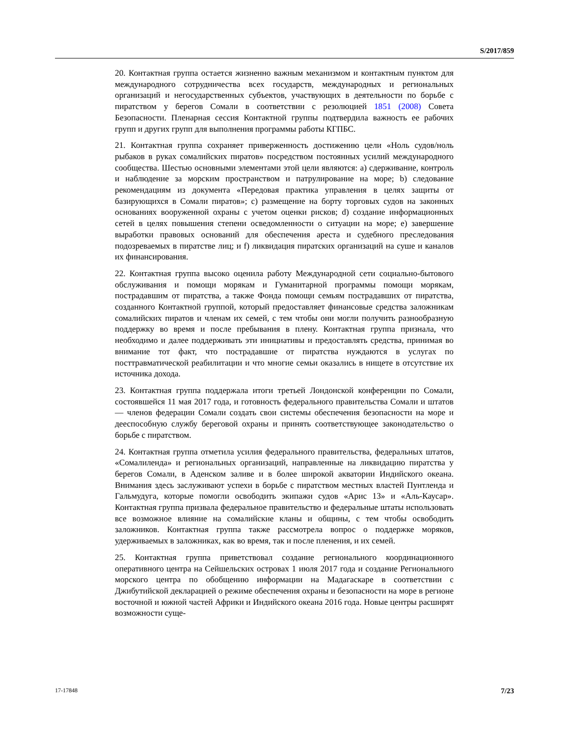S/2017/859
20. Контактная группа остается жизненно важным механизмом и контактным пунктом для международного сотрудничества всех государств, международных и региональных организаций и негосударственных субъектов, участвующих в деятельности по борьбе с пиратством у берегов Сомали в соответствии с резолюцией 1851 (2008) Совета Безопасности. Пленарная сессия Контактной группы подтвердила важность ее рабочих групп и других групп для выполнения программы работы КГПБС.
21. Контактная группа сохраняет приверженность достижению цели «Ноль судов/ноль рыбаков в руках сомалийских пиратов» посредством постоянных усилий международного сообщества. Шестью основными элементами этой цели являются: a) сдерживание, контроль и наблюдение за морским пространством и патрулирование на море; b) следование рекомендациям из документа «Передовая практика управления в целях защиты от базирующихся в Сомали пиратов»; c) размещение на борту торговых судов на законных основаниях вооруженной охраны с учетом оценки рисков; d) создание информационных сетей в целях повышения степени осведомленности о ситуации на море; e) завершение выработки правовых оснований для обеспечения ареста и судебного преследования подозреваемых в пиратстве лиц; и f) ликвидация пиратских организаций на суше и каналов их финансирования.
22. Контактная группа высоко оценила работу Международной сети социально-бытового обслуживания и помощи морякам и Гуманитарной программы помощи морякам, пострадавшим от пиратства, а также Фонда помощи семьям пострадавших от пиратства, созданного Контактной группой, который предоставляет финансовые средства заложникам сомалийских пиратов и членам их семей, с тем чтобы они могли получить разнообразную поддержку во время и после пребывания в плену. Контактная группа признала, что необходимо и далее поддерживать эти инициативы и предоставлять средства, принимая во внимание тот факт, что пострадавшие от пиратства нуждаются в услугах по посттравматической реабилитации и что многие семьи оказались в нищете в отсутствие их источника дохода.
23. Контактная группа поддержала итоги третьей Лондонской конференции по Сомали, состоявшейся 11 мая 2017 года, и готовность федерального правительства Сомали и штатов — членов федерации Сомали создать свои системы обеспечения безопасности на море и дееспособную службу береговой охраны и принять соответствующее законодательство о борьбе с пиратством.
24. Контактная группа отметила усилия федерального правительства, федеральных штатов, «Сомалиленда» и региональных организаций, направленные на ликвидацию пиратства у берегов Сомали, в Аденском заливе и в более широкой акватории Индийского океана. Внимания здесь заслуживают успехи в борьбе с пиратством местных властей Пунтленда и Гальмудуга, которые помогли освободить экипажи судов «Арис 13» и «Аль-Каусар». Контактная группа призвала федеральное правительство и федеральные штаты использовать все возможное влияние на сомалийские кланы и общины, с тем чтобы освободить заложников. Контактная группа также рассмотрела вопрос о поддержке моряков, удерживаемых в заложниках, как во время, так и после пленения, и их семей.
25. Контактная группа приветствовал создание регионального координационного оперативного центра на Сейшельских островах 1 июля 2017 года и создание Регионального морского центра по обобщению информации на Мадагаскаре в соответствии с Джибутийской декларацией о режиме обеспечения охраны и безопасности на море в регионе восточной и южной частей Африки и Индийского океана 2016 года. Новые центры расширят возможности суще-
17-17848 7/23